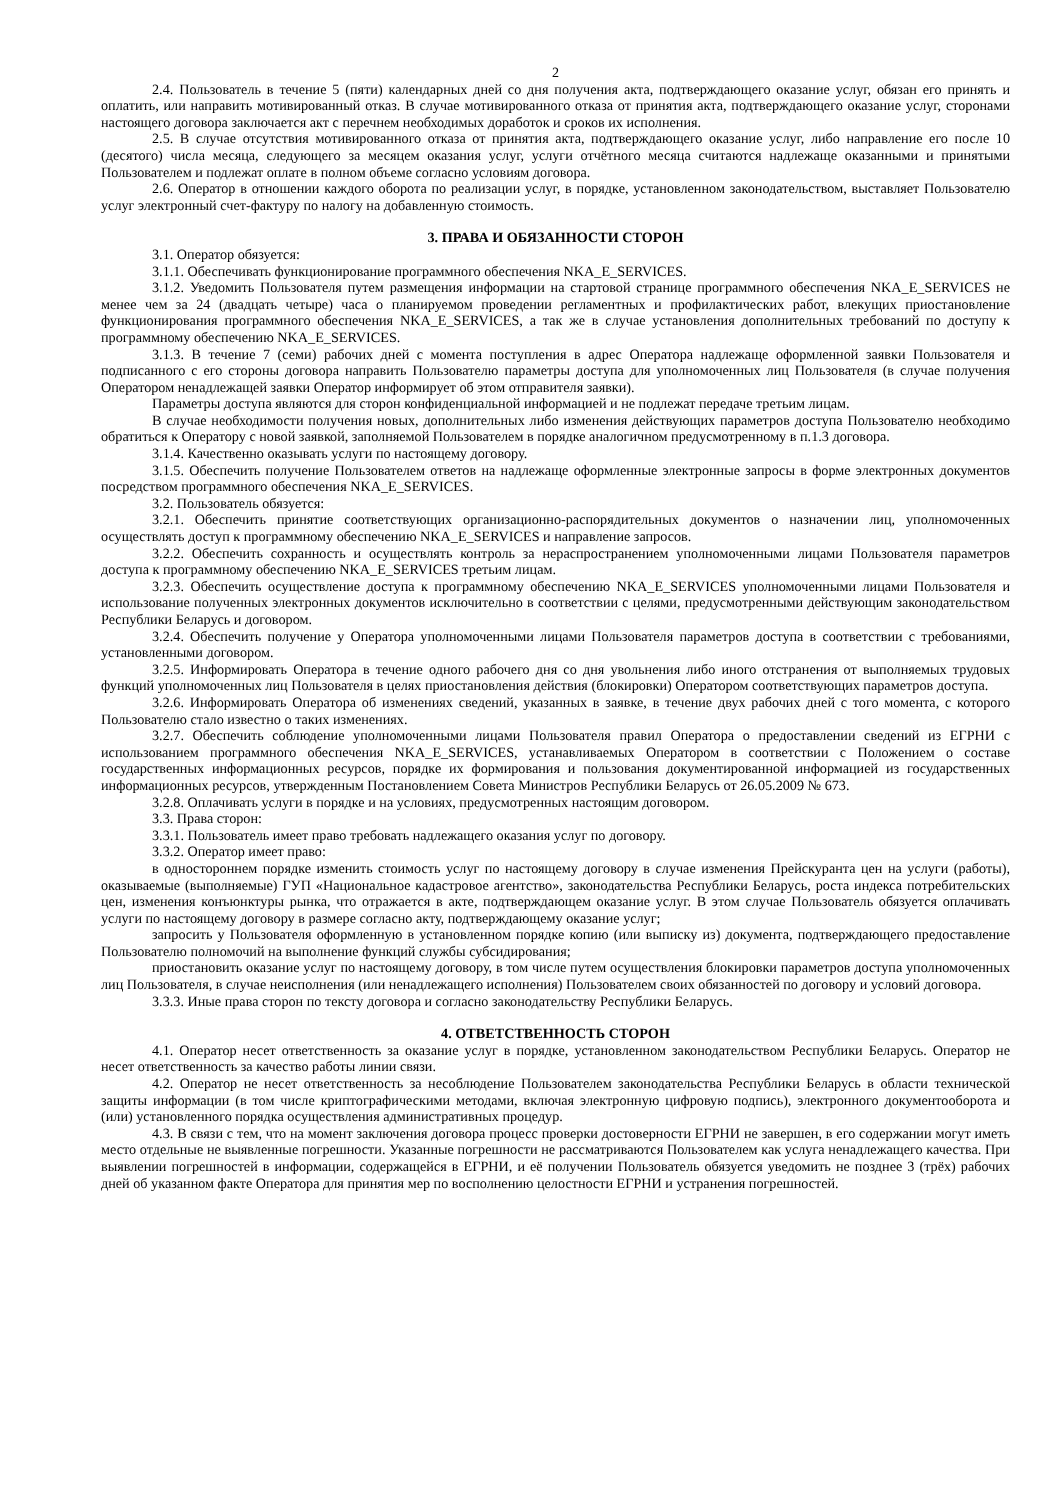2
2.4. Пользователь в течение 5 (пяти) календарных дней со дня получения акта, подтверждающего оказание услуг, обязан его принять и оплатить, или направить мотивированный отказ. В случае мотивированного отказа от принятия акта, подтверждающего оказание услуг, сторонами настоящего договора заключается акт с перечнем необходимых доработок и сроков их исполнения.
2.5. В случае отсутствия мотивированного отказа от принятия акта, подтверждающего оказание услуг, либо направление его после 10 (десятого) числа месяца, следующего за месяцем оказания услуг, услуги отчётного месяца считаются надлежаще оказанными и принятыми Пользователем и подлежат оплате в полном объеме согласно условиям договора.
2.6. Оператор в отношении каждого оборота по реализации услуг, в порядке, установленном законодательством, выставляет Пользователю услуг электронный счет-фактуру по налогу на добавленную стоимость.
3. ПРАВА И ОБЯЗАННОСТИ СТОРОН
3.1. Оператор обязуется:
3.1.1. Обеспечивать функционирование программного обеспечения NKA_E_SERVICES.
3.1.2. Уведомить Пользователя путем размещения информации на стартовой странице программного обеспечения NKA_E_SERVICES не менее чем за 24 (двадцать четыре) часа о планируемом проведении регламентных и профилактических работ, влекущих приостановление функционирования программного обеспечения NKA_E_SERVICES, а так же в случае установления дополнительных требований по доступу к программному обеспечению NKA_E_SERVICES.
3.1.3. В течение 7 (семи) рабочих дней с момента поступления в адрес Оператора надлежаще оформленной заявки Пользователя и подписанного с его стороны договора направить Пользователю параметры доступа для уполномоченных лиц Пользователя (в случае получения Оператором ненадлежащей заявки Оператор информирует об этом отправителя заявки).
Параметры доступа являются для сторон конфиденциальной информацией и не подлежат передаче третьим лицам.
В случае необходимости получения новых, дополнительных либо изменения действующих параметров доступа Пользователю необходимо обратиться к Оператору с новой заявкой, заполняемой Пользователем в порядке аналогичном предусмотренному в п.1.3 договора.
3.1.4. Качественно оказывать услуги по настоящему договору.
3.1.5. Обеспечить получение Пользователем ответов на надлежаще оформленные электронные запросы в форме электронных документов посредством программного обеспечения NKA_E_SERVICES.
3.2. Пользователь обязуется:
3.2.1. Обеспечить принятие соответствующих организационно-распорядительных документов о назначении лиц, уполномоченных осуществлять доступ к программному обеспечению NKA_E_SERVICES и направление запросов.
3.2.2. Обеспечить сохранность и осуществлять контроль за нераспространением уполномоченными лицами Пользователя параметров доступа к программному обеспечению NKA_E_SERVICES третьим лицам.
3.2.3. Обеспечить осуществление доступа к программному обеспечению NKA_E_SERVICES уполномоченными лицами Пользователя и использование полученных электронных документов исключительно в соответствии с целями, предусмотренными действующим законодательством Республики Беларусь и договором.
3.2.4. Обеспечить получение у Оператора уполномоченными лицами Пользователя параметров доступа в соответствии с требованиями, установленными договором.
3.2.5. Информировать Оператора в течение одного рабочего дня со дня увольнения либо иного отстранения от выполняемых трудовых функций уполномоченных лиц Пользователя в целях приостановления действия (блокировки) Оператором соответствующих параметров доступа.
3.2.6. Информировать Оператора об изменениях сведений, указанных в заявке, в течение двух рабочих дней с того момента, с которого Пользователю стало известно о таких изменениях.
3.2.7. Обеспечить соблюдение уполномоченными лицами Пользователя правил Оператора о предоставлении сведений из ЕГРНИ с использованием программного обеспечения NKA_E_SERVICES, устанавливаемых Оператором в соответствии с Положением о составе государственных информационных ресурсов, порядке их формирования и пользования документированной информацией из государственных информационных ресурсов, утвержденным Постановлением Совета Министров Республики Беларусь от 26.05.2009 № 673.
3.2.8. Оплачивать услуги в порядке и на условиях, предусмотренных настоящим договором.
3.3. Права сторон:
3.3.1. Пользователь имеет право требовать надлежащего оказания услуг по договору.
3.3.2. Оператор имеет право:
в одностороннем порядке изменить стоимость услуг по настоящему договору в случае изменения Прейскуранта цен на услуги (работы), оказываемые (выполняемые) ГУП «Национальное кадастровое агентство», законодательства Республики Беларусь, роста индекса потребительских цен, изменения конъюнктуры рынка, что отражается в акте, подтверждающем оказание услуг. В этом случае Пользователь обязуется оплачивать услуги по настоящему договору в размере согласно акту, подтверждающему оказание услуг;
запросить у Пользователя оформленную в установленном порядке копию (или выписку из) документа, подтверждающего предоставление Пользователю полномочий на выполнение функций службы субсидирования;
приостановить оказание услуг по настоящему договору, в том числе путем осуществления блокировки параметров доступа уполномоченных лиц Пользователя, в случае неисполнения (или ненадлежащего исполнения) Пользователем своих обязанностей по договору и условий договора.
3.3.3. Иные права сторон по тексту договора и согласно законодательству Республики Беларусь.
4. ОТВЕТСТВЕННОСТЬ СТОРОН
4.1. Оператор несет ответственность за оказание услуг в порядке, установленном законодательством Республики Беларусь. Оператор не несет ответственность за качество работы линии связи.
4.2. Оператор не несет ответственность за несоблюдение Пользователем законодательства Республики Беларусь в области технической защиты информации (в том числе криптографическими методами, включая электронную цифровую подпись), электронного документооборота и (или) установленного порядка осуществления административных процедур.
4.3. В связи с тем, что на момент заключения договора процесс проверки достоверности ЕГРНИ не завершен, в его содержании могут иметь место отдельные не выявленные погрешности. Указанные погрешности не рассматриваются Пользователем как услуга ненадлежащего качества. При выявлении погрешностей в информации, содержащейся в ЕГРНИ, и её получении Пользователь обязуется уведомить не позднее 3 (трёх) рабочих дней об указанном факте Оператора для принятия мер по восполнению целостности ЕГРНИ и устранения погрешностей.